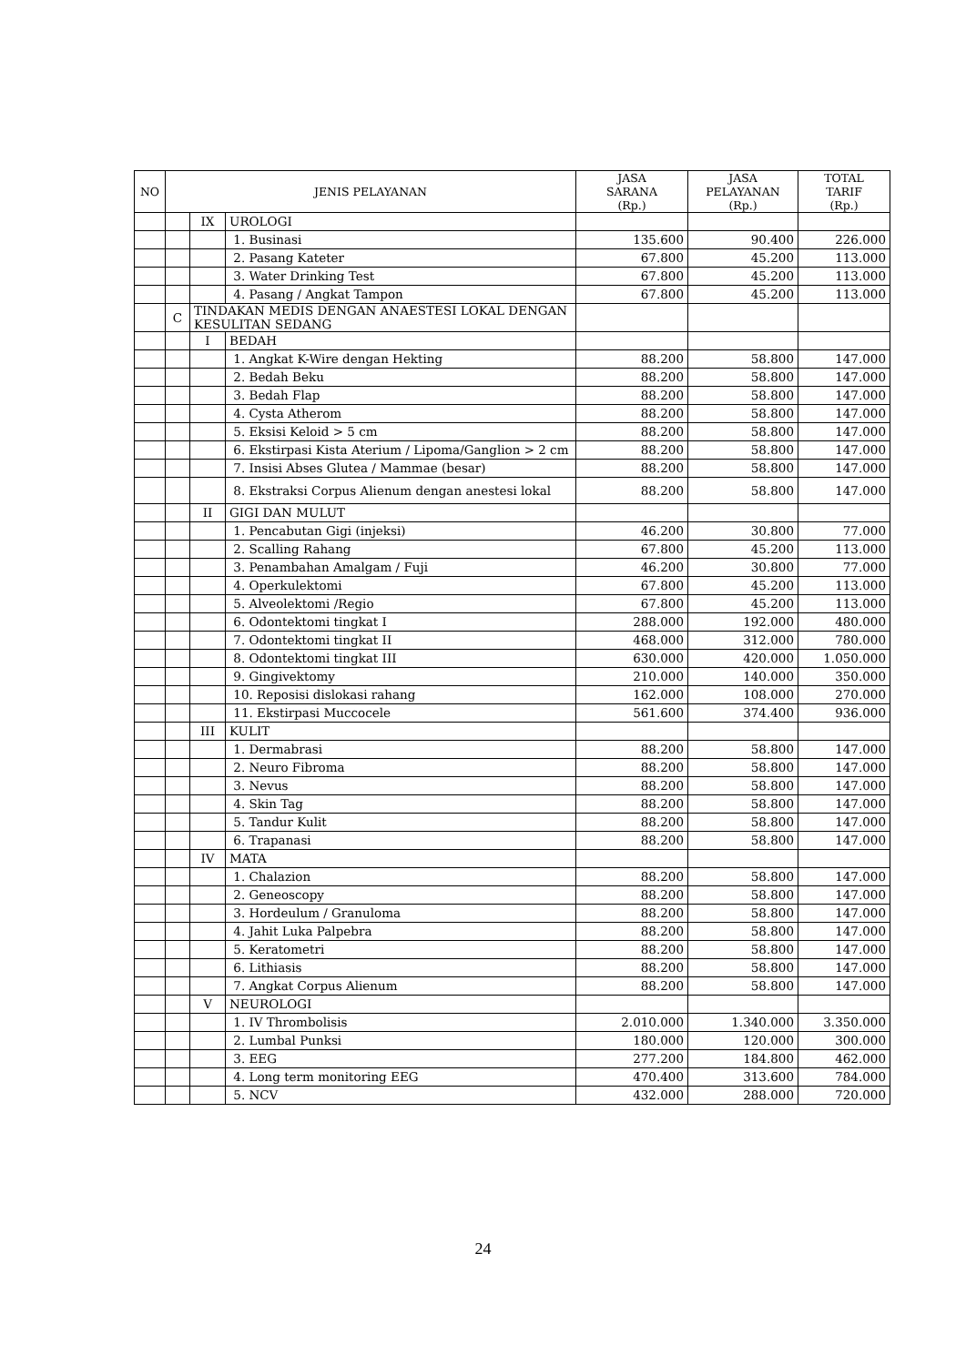| NO | JENIS PELAYANAN | | | JASA SARANA (Rp.) | JASA PELAYANAN (Rp.) | TOTAL TARIF (Rp.) |
| --- | --- | --- | --- | --- | --- | --- |
| | | IX | UROLOGI | | | |
| | | | 1. Businasi | 135.600 | 90.400 | 226.000 |
| | | | 2. Pasang Kateter | 67.800 | 45.200 | 113.000 |
| | | | 3. Water Drinking Test | 67.800 | 45.200 | 113.000 |
| | | | 4. Pasang / Angkat Tampon | 67.800 | 45.200 | 113.000 |
| | C | TINDAKAN MEDIS DENGAN ANAESTESI LOKAL DENGAN KESULITAN SEDANG | | | | |
| | | I | BEDAH | | | |
| | | | 1. Angkat K-Wire dengan Hekting | 88.200 | 58.800 | 147.000 |
| | | | 2. Bedah Beku | 88.200 | 58.800 | 147.000 |
| | | | 3. Bedah Flap | 88.200 | 58.800 | 147.000 |
| | | | 4. Cysta Atherom | 88.200 | 58.800 | 147.000 |
| | | | 5. Eksisi Keloid > 5 cm | 88.200 | 58.800 | 147.000 |
| | | | 6. Ekstirpasi Kista Aterium / Lipoma/Ganglion > 2 cm | 88.200 | 58.800 | 147.000 |
| | | | 7. Insisi Abses Glutea / Mammae (besar) | 88.200 | 58.800 | 147.000 |
| | | | 8. Ekstraksi Corpus Alienum dengan anestesi lokal | 88.200 | 58.800 | 147.000 |
| | | II | GIGI DAN MULUT | | | |
| | | | 1. Pencabutan Gigi (injeksi) | 46.200 | 30.800 | 77.000 |
| | | | 2. Scalling Rahang | 67.800 | 45.200 | 113.000 |
| | | | 3. Penambahan Amalgam / Fuji | 46.200 | 30.800 | 77.000 |
| | | | 4. Operkulektomi | 67.800 | 45.200 | 113.000 |
| | | | 5. Alveolektomi /Regio | 67.800 | 45.200 | 113.000 |
| | | | 6. Odontektomi tingkat I | 288.000 | 192.000 | 480.000 |
| | | | 7. Odontektomi tingkat II | 468.000 | 312.000 | 780.000 |
| | | | 8. Odontektomi tingkat III | 630.000 | 420.000 | 1.050.000 |
| | | | 9. Gingivektomy | 210.000 | 140.000 | 350.000 |
| | | | 10. Reposisi dislokasi rahang | 162.000 | 108.000 | 270.000 |
| | | | 11. Ekstirpasi Muccocele | 561.600 | 374.400 | 936.000 |
| | | III | KULIT | | | |
| | | | 1. Dermabrasi | 88.200 | 58.800 | 147.000 |
| | | | 2. Neuro Fibroma | 88.200 | 58.800 | 147.000 |
| | | | 3. Nevus | 88.200 | 58.800 | 147.000 |
| | | | 4. Skin Tag | 88.200 | 58.800 | 147.000 |
| | | | 5. Tandur Kulit | 88.200 | 58.800 | 147.000 |
| | | | 6. Trapanasi | 88.200 | 58.800 | 147.000 |
| | | IV | MATA | | | |
| | | | 1. Chalazion | 88.200 | 58.800 | 147.000 |
| | | | 2. Geneoscopy | 88.200 | 58.800 | 147.000 |
| | | | 3. Hordeulum / Granuloma | 88.200 | 58.800 | 147.000 |
| | | | 4. Jahit Luka Palpebra | 88.200 | 58.800 | 147.000 |
| | | | 5. Keratometri | 88.200 | 58.800 | 147.000 |
| | | | 6. Lithiasis | 88.200 | 58.800 | 147.000 |
| | | | 7. Angkat Corpus Alienum | 88.200 | 58.800 | 147.000 |
| | | V | NEUROLOGI | | | |
| | | | 1. IV Thrombolisis | 2.010.000 | 1.340.000 | 3.350.000 |
| | | | 2. Lumbal Punksi | 180.000 | 120.000 | 300.000 |
| | | | 3. EEG | 277.200 | 184.800 | 462.000 |
| | | | 4. Long term monitoring EEG | 470.400 | 313.600 | 784.000 |
| | | | 5. NCV | 432.000 | 288.000 | 720.000 |
24